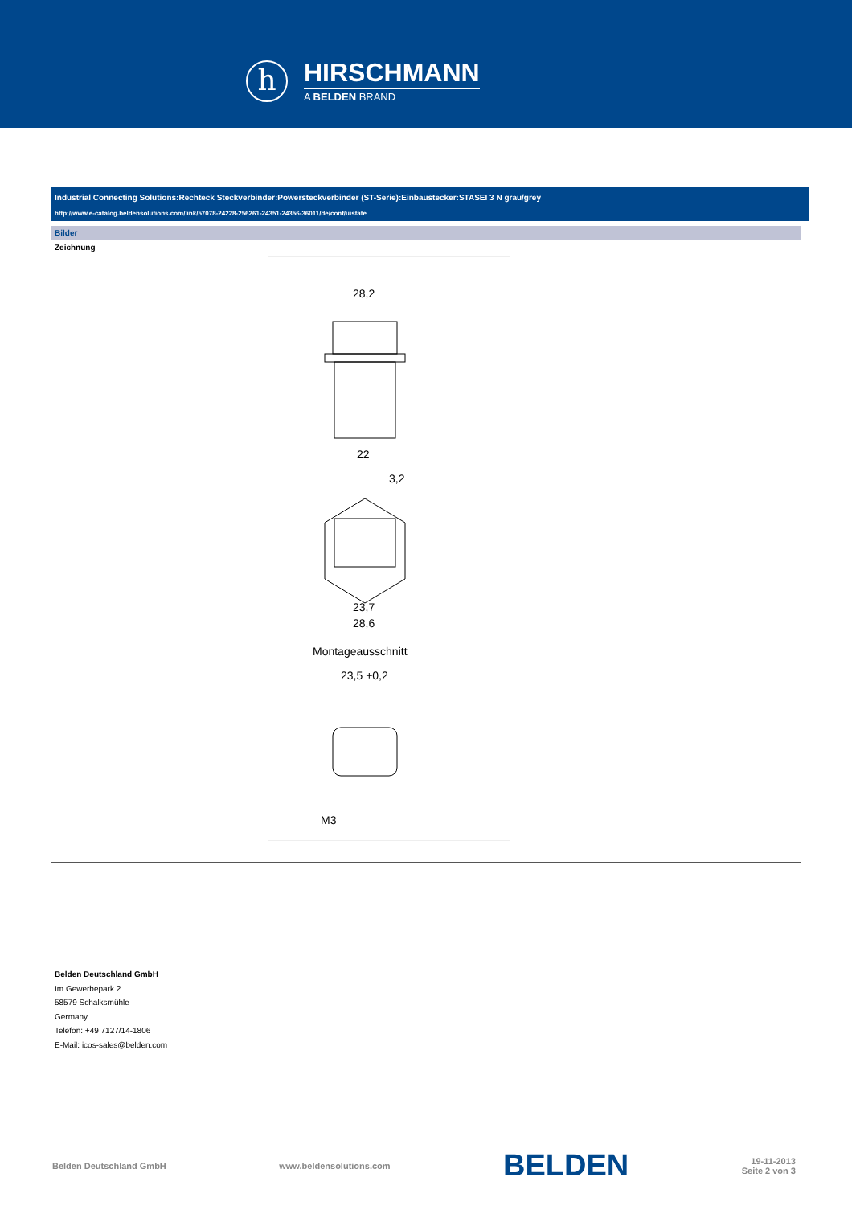h
HIRSCHMANN
A BELDEN BRAND
Industrial Connecting Solutions:Rechteck Steckverbinder:Powersteckverbinder (ST-Serie):Einbaustecker:STASEI 3 N grau/grey
http://www.e-catalog.beldensolutions.com/link/57078-24228-256261-24351-24356-36011/de/conf/uistate
Bilder
Zeichnung
28,2
22
3,2
23,7
28,6
Montageausschnitt
23,5 +0,2
M3
Belden Deutschland GmbH
Im Gewerbepark 2
58579 Schalksmühle
Germany
Telefon: +49 7127/14-1806
E-Mail: icos-sales@belden.com
Belden Deutschland GmbH www.beldensolutions.com BELDEN 19-11-2013
Seite 2 von 3